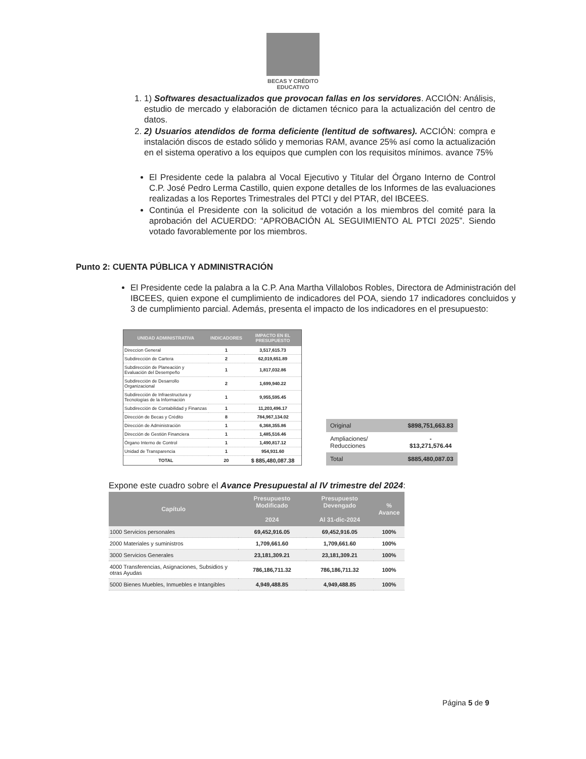BECAS Y CRÉDITO
EDUCATIVO
1. 1) Softwares desactualizados que provocan fallas en los servidores. ACCIÓN: Análisis, estudio de mercado y elaboración de dictamen técnico para la actualización del centro de datos.
2. 2) Usuarios atendidos de forma deficiente (lentitud de softwares). ACCIÓN: compra e instalación discos de estado sólido y memorias RAM, avance 25% así como la actualización en el sistema operativo a los equipos que cumplen con los requisitos mínimos. avance 75%
El Presidente cede la palabra al Vocal Ejecutivo y Titular del Órgano Interno de Control C.P. José Pedro Lerma Castillo, quien expone detalles de los Informes de las evaluaciones realizadas a los Reportes Trimestrales del PTCI y del PTAR, del IBCEES.
Continúa el Presidente con la solicitud de votación a los miembros del comité para la aprobación del ACUERDO: “APROBACIÓN AL SEGUIMIENTO AL PTCI 2025”. Siendo votado favorablemente por los miembros.
Punto 2: CUENTA PÚBLICA Y ADMINISTRACIÓN
El Presidente cede la palabra a la C.P. Ana Martha Villalobos Robles, Directora de Administración del IBCEES, quien expone el cumplimiento de indicadores del POA, siendo 17 indicadores concluidos y 3 de cumplimiento parcial. Además, presenta el impacto de los indicadores en el presupuesto:
| UNIDAD ADMINISTRATIVA | INDICADORES | IMPACTO EN EL PRESUPUESTO |
| --- | --- | --- |
| Direccion General | 1 | 3,517,615.73 |
| Subdirección de Cartera | 2 | 62,019,651.89 |
| Subdirección de Planeación y Evaluación del Desempeño | 1 | 1,817,032.86 |
| Subdirección de Desarrollo Organizacional | 2 | 1,699,940.22 |
| Subdirección de Infraestructura y Tecnologías de la Información | 1 | 9,955,595.45 |
| Subdirección de Contabilidad y Finanzas | 1 | 11,203,496.17 |
| Dirección de Becas y Crédito | 8 | 784,967,134.02 |
| Dirección de Administración | 1 | 6,368,355.86 |
| Dirección de Gestión Financiera | 1 | 1,485,516.46 |
| Órgano Interno de Control | 1 | 1,490,817.12 |
| Unidad de Transparencia | 1 | 954,931.60 |
| TOTAL | 20 | $ 885,480,087.38 |
| Original | $898,751,663.83 |
| Ampliaciones/ Reducciones | - $13,271,576.44 |
| Total | $885,480,087.03 |
Expone este cuadro sobre el Avance Presupuestal al IV trimestre del 2024:
| Capítulo | Presupuesto Modificado 2024 | Presupuesto Devengado Al 31-dic-2024 | % Avance |
| --- | --- | --- | --- |
| 1000 Servicios personales | 69,452,916.05 | 69,452,916.05 | 100% |
| 2000 Materiales y suministros | 1,709,661.60 | 1,709,661.60 | 100% |
| 3000 Servicios Generales | 23,181,309.21 | 23,181,309.21 | 100% |
| 4000 Transferencias, Asignaciones, Subsidios y otras Ayudas | 786,186,711.32 | 786,186,711.32 | 100% |
| 5000 Bienes Muebles, Inmuebles e Intangibles | 4,949,488.85 | 4,949,488.85 | 100% |
Página 5 de 9